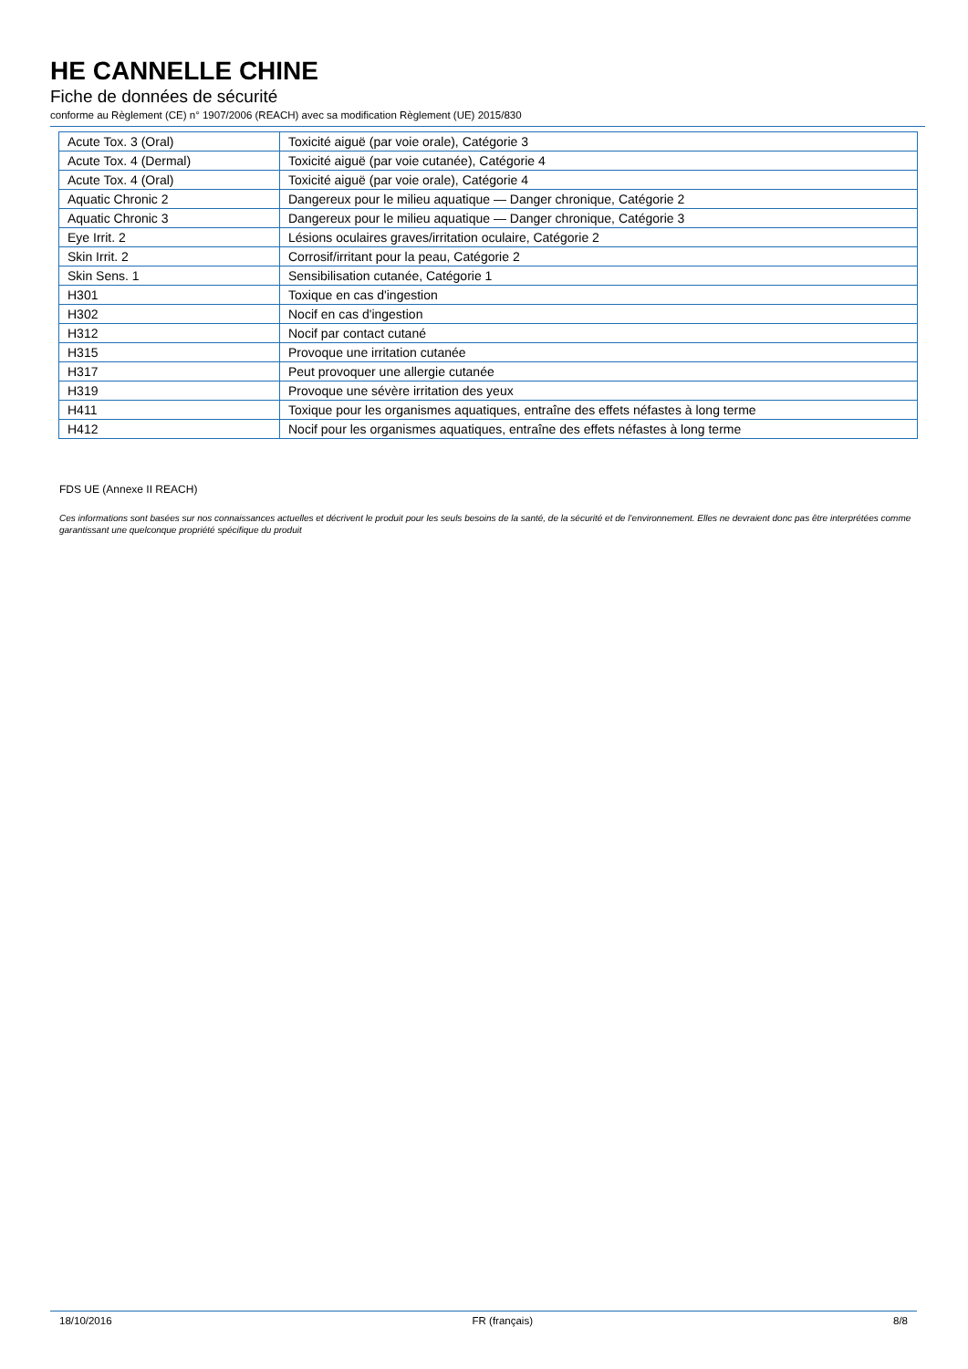HE CANNELLE CHINE
Fiche de données de sécurité
conforme au Règlement (CE) n° 1907/2006 (REACH) avec sa modification Règlement (UE) 2015/830
| Acute Tox. 3 (Oral) | Toxicité aiguë (par voie orale), Catégorie 3 |
| Acute Tox. 4 (Dermal) | Toxicité aiguë (par voie cutanée), Catégorie 4 |
| Acute Tox. 4 (Oral) | Toxicité aiguë (par voie orale), Catégorie 4 |
| Aquatic Chronic 2 | Dangereux pour le milieu aquatique — Danger chronique, Catégorie 2 |
| Aquatic Chronic 3 | Dangereux pour le milieu aquatique — Danger chronique, Catégorie 3 |
| Eye Irrit. 2 | Lésions oculaires graves/irritation oculaire, Catégorie 2 |
| Skin Irrit. 2 | Corrosif/irritant pour la peau, Catégorie 2 |
| Skin Sens. 1 | Sensibilisation cutanée, Catégorie 1 |
| H301 | Toxique en cas d'ingestion |
| H302 | Nocif en cas d'ingestion |
| H312 | Nocif par contact cutané |
| H315 | Provoque une irritation cutanée |
| H317 | Peut provoquer une allergie cutanée |
| H319 | Provoque une sévère irritation des yeux |
| H411 | Toxique pour les organismes aquatiques, entraîne des effets néfastes à long terme |
| H412 | Nocif pour les organismes aquatiques, entraîne des effets néfastes à long terme |
FDS UE (Annexe II REACH)
Ces informations sont basées sur nos connaissances actuelles et décrivent le produit pour les seuls besoins de la santé, de la sécurité et de l’environnement. Elles ne devraient donc pas être interprétées comme garantissant une quelconque propriété spécifique du produit
18/10/2016 FR (français) 8/8